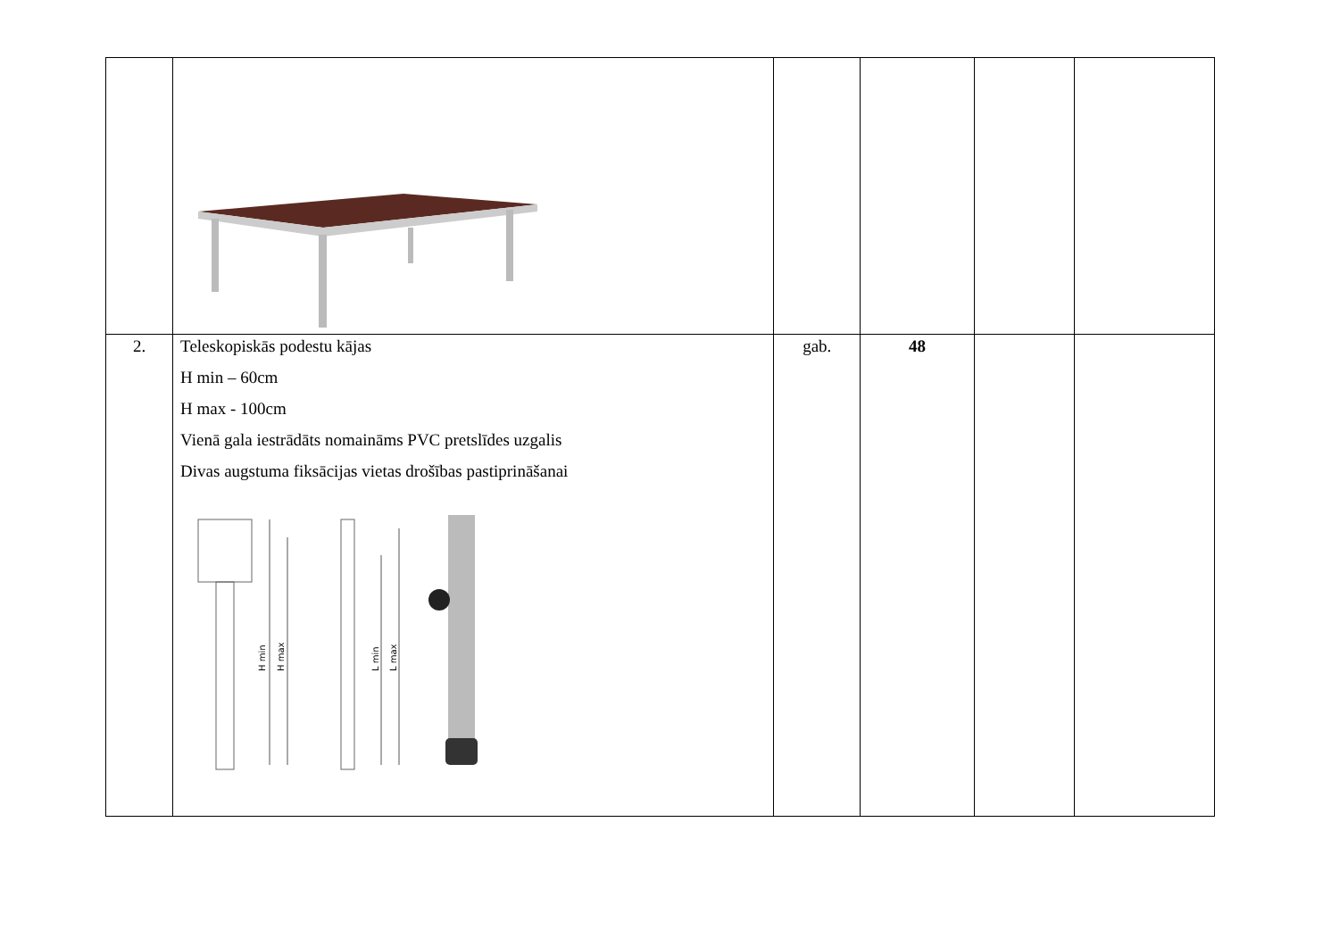| 2. | Teleskopiskās podestu kājas H min – 60cm H max - 100cm Vienā gala iestrādāts nomaināms PVC pretslīdes uzgalis Divas augstuma fiksācijas vietas drošības pastiprināšanai H min H max L min L max | gab. | 48 | | |